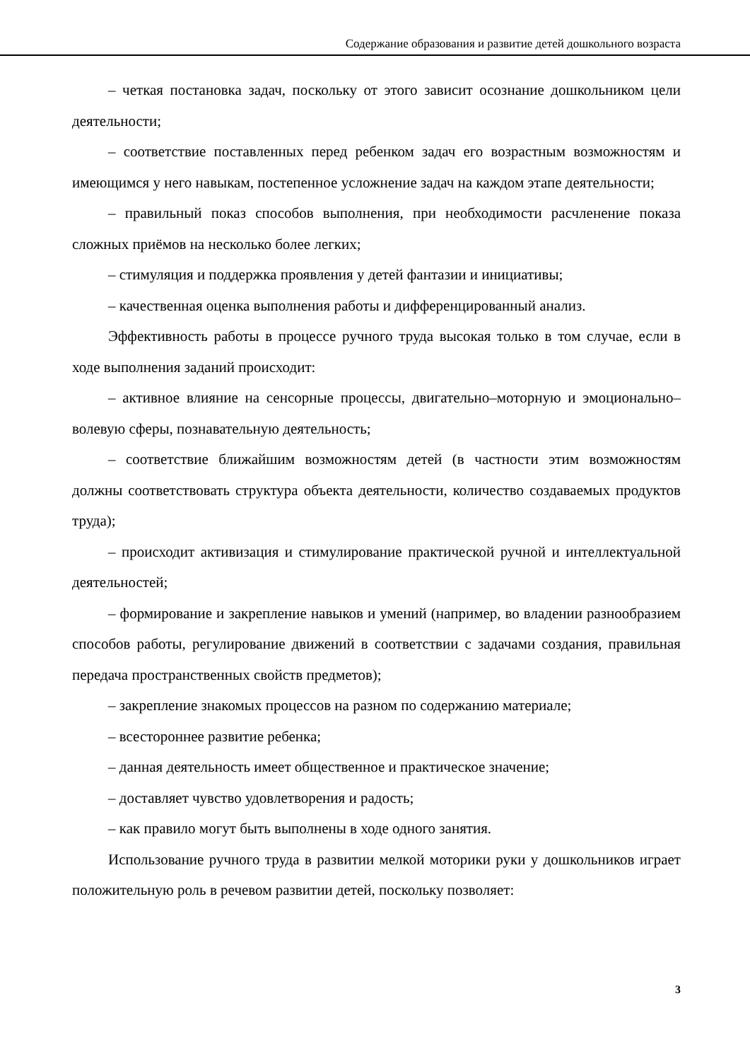Содержание образования и развитие детей дошкольного возраста
– четкая постановка задач, поскольку от этого зависит осознание дошкольником цели деятельности;
– соответствие поставленных перед ребенком задач его возрастным возможностям и имеющимся у него навыкам, постепенное усложнение задач на каждом этапе деятельности;
– правильный показ способов выполнения, при необходимости расчленение показа сложных приёмов на несколько более легких;
– стимуляция и поддержка проявления у детей фантазии и инициативы;
– качественная оценка выполнения работы и дифференцированный анализ.
Эффективность работы в процессе ручного труда высокая только в том случае, если в ходе выполнения заданий происходит:
– активное влияние на сенсорные процессы, двигательно–моторную и эмоционально–волевую сферы, познавательную деятельность;
– соответствие ближайшим возможностям детей (в частности этим возможностям должны соответствовать структура объекта деятельности, количество создаваемых продуктов труда);
– происходит активизация и стимулирование практической ручной и интеллектуальной деятельностей;
– формирование и закрепление навыков и умений (например, во владении разнообразием способов работы, регулирование движений в соответствии с задачами создания, правильная передача пространственных свойств предметов);
– закрепление знакомых процессов на разном по содержанию материале;
– всестороннее развитие ребенка;
– данная деятельность имеет общественное и практическое значение;
– доставляет чувство удовлетворения и радость;
– как правило могут быть выполнены в ходе одного занятия.
Использование ручного труда в развитии мелкой моторики руки у дошкольников играет положительную роль в речевом развитии детей, поскольку позволяет:
3